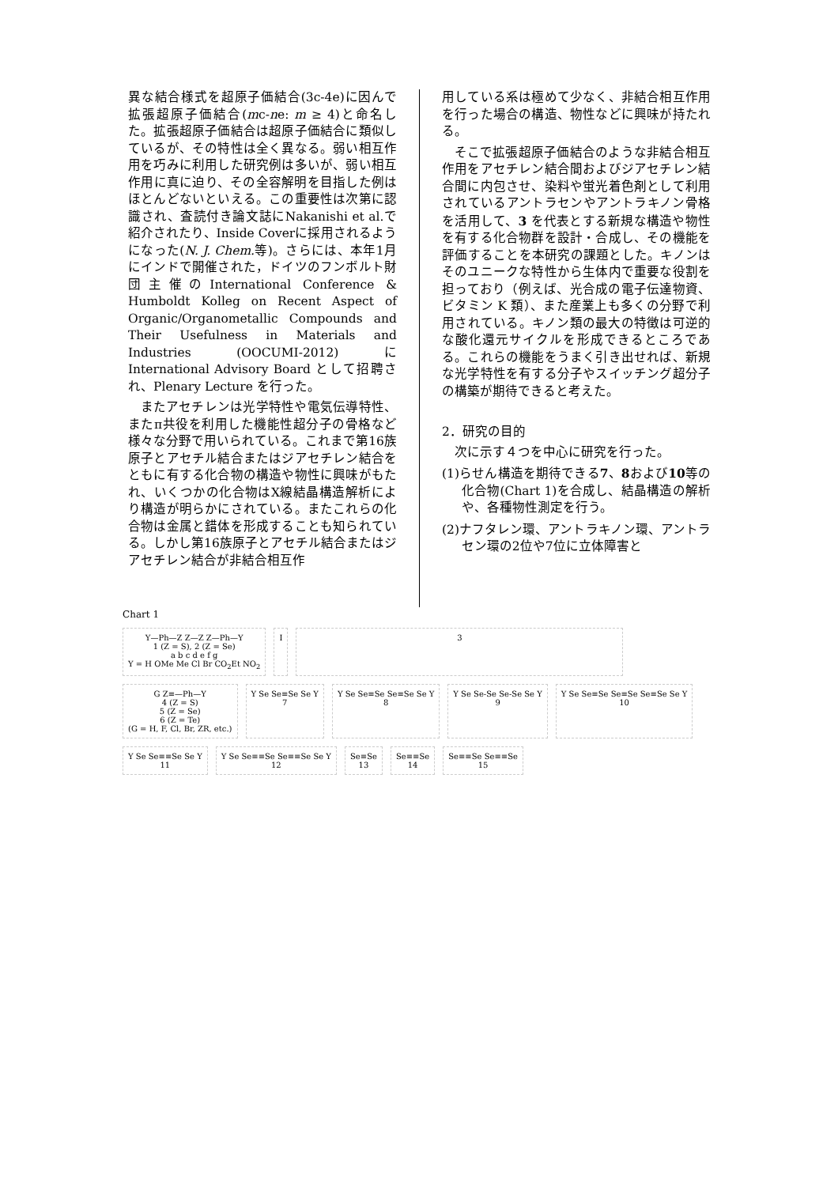異な結合様式を超原子価結合(3c-4e)に因んで拡張超原子価結合(mc-ne: m ≥ 4)と命名した。拡張超原子価結合は超原子価結合に類似しているが、その特性は全く異なる。弱い相互作用を巧みに利用した研究例は多いが、弱い相互作用に真に迫り、その全容解明を目指した例はほとんどないといえる。この重要性は次第に認識され、査読付き論文誌にNakanishi et al.で紹介されたり、Inside Coverに採用されるようになった(N. J. Chem. 等)。さらには、本年1月にインドで開催された，ドイツのフンボルト財団主催のInternational Conference & Humboldt Kolleg on Recent Aspect of Organic/Organometallic Compounds and Their Usefulness in Materials and Industries (OOCUMI-2012) に International Advisory Board として招聘され、Plenary Lecture を行った。
またアセチレンは光学特性や電気伝導特性、またπ共役を利用した機能性超分子の骨格など様々な分野で用いられている。これまで第16族原子とアセチル結合またはジアセチレン結合をともに有する化合物の構造や物性に興味がもたれ、いくつかの化合物はX線結晶構造解析により構造が明らかにされている。またこれらの化合物は金属と錯体を形成することも知られている。しかし第16族原子とアセチル結合またはジアセチレン結合が非結合相互作
用している系は極めて少なく、非結合相互作用を行った場合の構造、物性などに興味が持たれる。
そこで拡張超原子価結合のような非結合相互作用をアセチレン結合間およびジアセチレン結合間に内包させ、染料や蛍光着色剤として利用されているアントラセンやアントラキノン骨格を活用して、3 を代表とする新規な構造や物性を有する化合物群を設計・合成し、その機能を評価することを本研究の課題とした。キノンはそのユニークな特性から生体内で重要な役割を担っており（例えば、光合成の電子伝達物資、ビタミン K 類）、また産業上も多くの分野で利用されている。キノン類の最大の特徴は可逆的な酸化還元サイクルを形成できるところである。これらの機能をうまく引き出せれば、新規な光学特性を有する分子やスイッチング超分子の構築が期待できると考えた。
2．研究の目的
次に示す４つを中心に研究を行った。
(1)らせん構造を期待できる7、8および10等の化合物(Chart 1)を合成し、結晶構造の解析や、各種物性測定を行う。
(2)ナフタレン環、アントラキノン環、アントラセン環の2位や7位に立体障害と
Chart 1
Y—Ph—Z Z—Z Z—Ph—Y
1 (Z = S), 2 (Z = Se)
a b c d e f g
Y = H OMe Me Cl Br CO<sub>2</sub>Et NO<sub>2</sub>
I
3
G Z≡—Ph—Y
4 (Z = S)
5 (Z = Se)
6 (Z = Te)
(G = H, F, Cl, Br, ZR, etc.)
Y Se Se≡Se Se Y
7
Y Se Se≡Se Se≡Se Se Y
8
Y Se Se-Se Se-Se Se Y
9
Y Se Se≡Se Se≡Se Se≡Se Se Y
10
Y Se Se≡≡Se Se Y
11
Y Se Se≡≡Se Se≡≡Se Se Y
12
Se≡Se
13
Se≡≡Se
14
Se≡≡Se Se≡≡Se
15